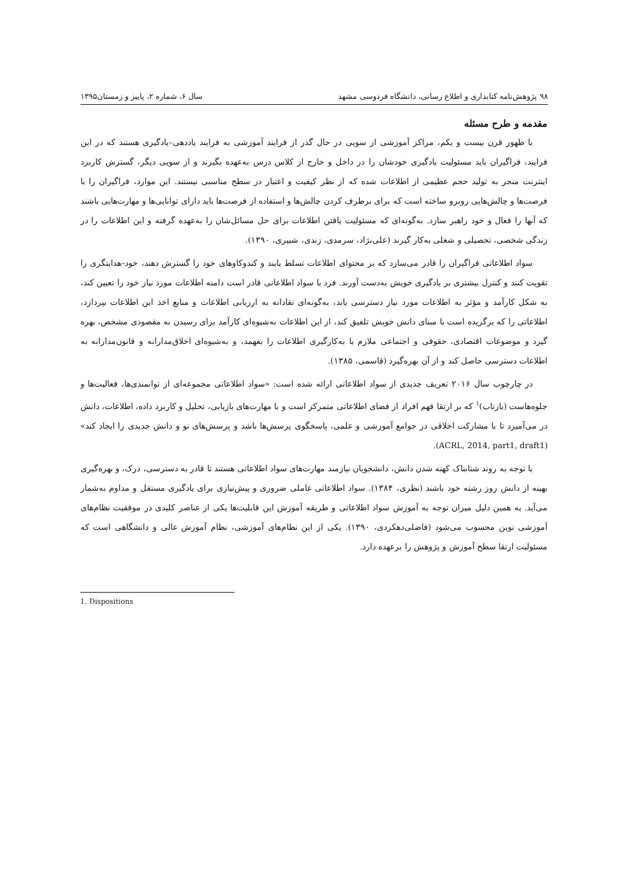۹۸ پژوهش‌نامه کتابداری و اطلاع رسانی، دانشگاه فردوسی مشهد سال ۶، شماره ۲، پاییز و زمستان۱۳۹۵
مقدمه و طرح مسئله
با ظهور قرن بیست و یکم، مراکز آموزشی از سویی در حال گذر از فرایند آموزشی به فرایند یاددهی–یادگیری هستند که در این فرایند، فراگیران باید مسئولیت یادگیری خودشان را در داخل و خارج از کلاس درس به‌عهده بگیرند و از سویی دیگر، گسترش کاربرد اینترنت منجر به تولید حجم عظیمی از اطلاعات شده که از نظر کیفیت و اعتبار در سطح مناسبی نیستند. این موارد، فراگیران را با فرصت‌ها و چالش‌هایی روبرو ساخته است که برای برطرف کردن چالش‌ها و استفاده از فرصت‌ها باید دارای توانایی‌ها و مهارت‌هایی باشند که آنها را فعال و خود راهبر سازد. به‌گونه‌ای که مسئولیت یافتن اطلاعات برای حل مسائل‌شان را به‌عهده گرفته و این اطلاعات را در زندگی شخصی، تحصیلی و شغلی به‌کار گیرند (علی‌نژاد، سرمدی، زندی، شبیری، ۱۳۹۰).
سواد اطلاعاتی فراگیران را قادر می‌سازد که بر محتوای اطلاعات تسلط یابند و کندوکاوهای خود را گسترش دهند، خود–هدایتگری را تقویت کنند و کنترل بیشتری بر یادگیری خویش به‌دست آورند. فرد با سواد اطلاعاتی قادر است دامنه اطلاعات مورد نیاز خود را تعیین کند، به شکل کارآمد و مؤثر به اطلاعات مورد نیاز دسترسی یابد، به‌گونه‌ای نقادانه به ارزیابی اطلاعات و منابع اخذ این اطلاعات بپردازد، اطلاعاتی را که برگزیده است با مبنای دانش خویش تلفیق کند، از این اطلاعات به‌شیوه‌ای کارآمد برای رسیدن به مقصودی مشخص، بهره گیرد و موضوعات اقتصادی، حقوقی و اجتماعی ملازم با به‌کارگیری اطلاعات را بفهمد، و به‌شیوه‌ای اخلاق‌مدارانه و قانون‌مدارانه به اطلاعات دسترسی حاصل کند و از آن بهره‌گیرد (قاسمی، ۱۳۸۵).
در چارچوب سال ۲۰۱۶ تعریف جدیدی از سواد اطلاعاتی ارائه شده است: «سواد اطلاعاتی مجموعه‌ای از توانمندی‌ها، فعالیت‌ها و جلوه‌هاست (بازتاب)<sup>۱</sup> که بر ارتقا فهم افراد از فضای اطلاعاتی متمرکز است و با مهارت‌های بازیابی، تحلیل و کاربرد داده، اطلاعات، دانش در می‌آمیزد تا با مشارکت اخلاقی در جوامع آموزشی و علمی، پاسخگوی پرسش‌ها باشد و پرسش‌های نو و دانش جدیدی را ایجاد کند» (ACRL, 2014, part1, draft1).
با توجه به روند شتابناک کهنه شدن دانش، دانشجویان نیازمند مهارت‌های سواد اطلاعاتی هستند تا قادر به دسترسی، درک، و بهره‌گیری بهینه از دانش روز رشته خود باشند (نظری، ۱۳۸۴). سواد اطلاعاتی عاملی ضروری و پیش‌نیازی برای یادگیری مستقل و مداوم به‌شمار می‌آید. به همین دلیل میزان توجه به آموزش سواد اطلاعاتی و طریقه آموزش این قابلیت‌ها یکی از عناصر کلیدی در موفقیت نظام‌های آموزشی نوین محسوب می‌شود (فاضلی‌دهکردی، ۱۳۹۰). یکی از این نظام‌های آموزشی، نظام آموزش عالی و دانشگاهی است که مسئولیت ارتقا سطح آموزش و پژوهش را برعهده دارد.
1. Dispositions